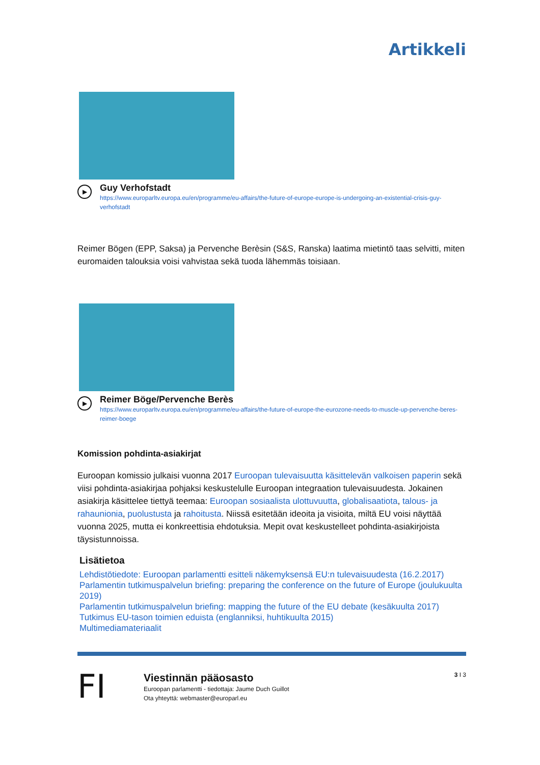Artikkeli
▶
Guy Verhofstadt
https://www.europarltv.europa.eu/en/programme/eu-affairs/the-future-of-europe-europe-is-undergoing-an-existential-crisis-guy-verhofstadt
Reimer Bögen (EPP, Saksa) ja Pervenche Berèsin (S&S, Ranska) laatima mietintö taas selvitti, miten euromaiden talouksia voisi vahvistaa sekä tuoda lähemmäs toisiaan.
▶
Reimer Böge/Pervenche Berès
https://www.europarltv.europa.eu/en/programme/eu-affairs/the-future-of-europe-the-eurozone-needs-to-muscle-up-pervenche-beres-reimer-boege
Komission pohdinta-asiakirjat
Euroopan komissio julkaisi vuonna 2017 Euroopan tulevaisuutta käsittelevän valkoisen paperin sekä viisi pohdinta-asiakirjaa pohjaksi keskustelulle Euroopan integraation tulevaisuudesta. Jokainen asiakirja käsittelee tiettyä teemaa: Euroopan sosiaalista ulottuvuutta, globalisaatiota, talous- ja rahaunionia, puolustusta ja rahoitusta. Niissä esitetään ideoita ja visioita, miltä EU voisi näyttää vuonna 2025, mutta ei konkreettisia ehdotuksia. Mepit ovat keskustelleet pohdinta-asiakirjoista täysistunnoissa.
Lisätietoa
Lehdistötiedote: Euroopan parlamentti esitteli näkemyksensä EU:n tulevaisuudesta (16.2.2017)
Parlamentin tutkimuspalvelun briefing: preparing the conference on the future of Europe (joulukuulta 2019)
Parlamentin tutkimuspalvelun briefing: mapping the future of the EU debate (kesäkuulta 2017)
Tutkimus EU-tason toimien eduista (englanniksi, huhtikuulta 2015)
Multimediamateriaalit
FI
Viestinnän pääosasto
Euroopan parlamentti - tiedottaja: Jaume Duch Guillot
Ota yhteyttä: webmaster@europarl.eu
3 I 3